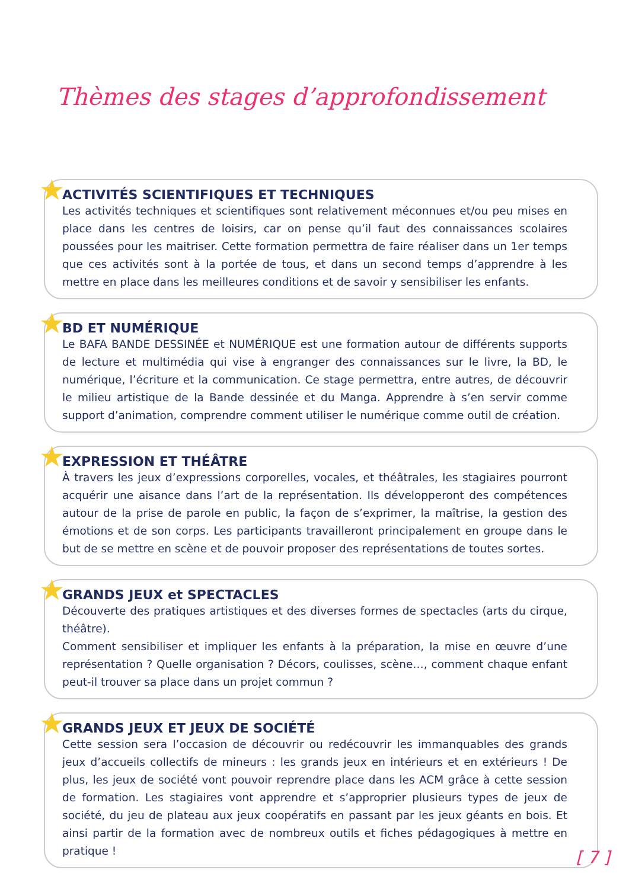Thèmes des stages d’approfondissement
★
ACTIVITÉS SCIENTIFIQUES ET TECHNIQUES
Les activités techniques et scientifiques sont relativement méconnues et/ou peu mises en place dans les centres de loisirs, car on pense qu’il faut des connaissances scolaires poussées pour les maitriser. Cette formation permettra de faire réaliser dans un 1er temps que ces activités sont à la portée de tous, et dans un second temps d’apprendre à les mettre en place dans les meilleures conditions et de savoir y sensibiliser les enfants.
★
BD ET NUMÉRIQUE
Le BAFA BANDE DESSINÉE et NUMÉRIQUE est une formation autour de différents supports de lecture et multimédia qui vise à engranger des connaissances sur le livre, la BD, le numérique, l’écriture et la communication. Ce stage permettra, entre autres, de découvrir le milieu artistique de la Bande dessinée et du Manga. Apprendre à s’en servir comme support d’animation, comprendre comment utiliser le numérique comme outil de création.
★
EXPRESSION ET THÉÂTRE
À travers les jeux d’expressions corporelles, vocales, et théâtrales, les stagiaires pourront acquérir une aisance dans l’art de la représentation. Ils développeront des compétences autour de la prise de parole en public, la façon de s’exprimer, la maîtrise, la gestion des émotions et de son corps. Les participants travailleront principalement en groupe dans le but de se mettre en scène et de pouvoir proposer des représentations de toutes sortes.
★
GRANDS JEUX et SPECTACLES
Découverte des pratiques artistiques et des diverses formes de spectacles (arts du cirque, théâtre).
Comment sensibiliser et impliquer les enfants à la préparation, la mise en œuvre d’une représentation ? Quelle organisation ? Décors, coulisses, scène…, comment chaque enfant peut-il trouver sa place dans un projet commun ?
★
GRANDS JEUX ET JEUX DE SOCIÉTÉ
Cette session sera l’occasion de découvrir ou redécouvrir les immanquables des grands jeux d’accueils collectifs de mineurs : les grands jeux en intérieurs et en extérieurs ! De plus, les jeux de société vont pouvoir reprendre place dans les ACM grâce à cette session de formation. Les stagiaires vont apprendre et s’approprier plusieurs types de jeux de société, du jeu de plateau aux jeux coopératifs en passant par les jeux géants en bois. Et ainsi partir de la formation avec de nombreux outils et fiches pédagogiques à mettre en pratique !
[ 7 ]